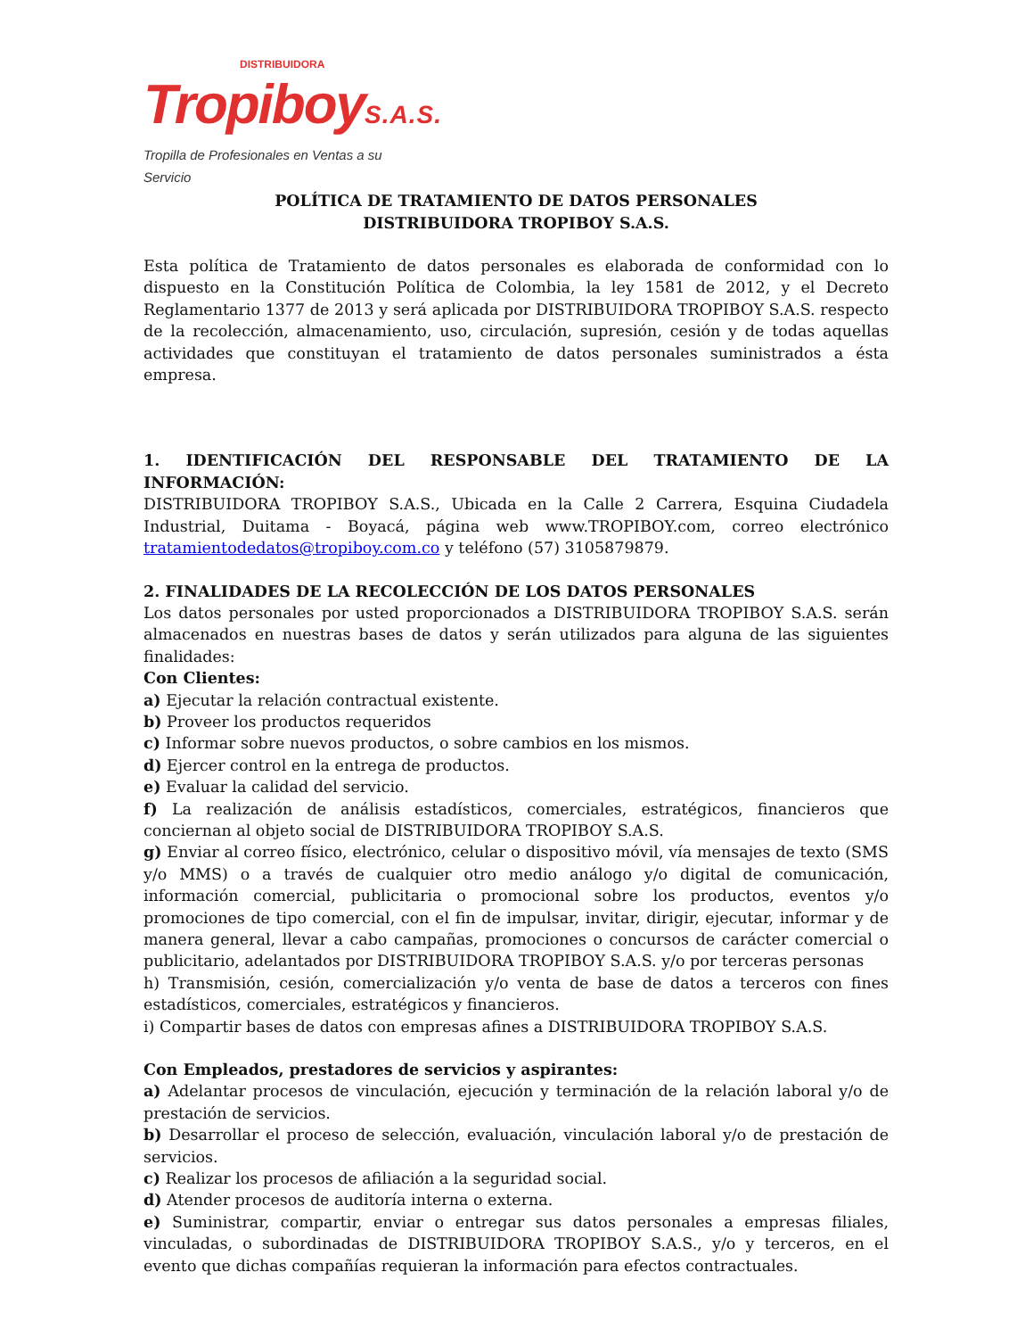DISTRIBUIDORA
TropiboyS.A.S.
Tropilla de Profesionales en Ventas a su Servicio
POLÍTICA DE TRATAMIENTO DE DATOS PERSONALES
DISTRIBUIDORA TROPIBOY S.A.S.
Esta política de Tratamiento de datos personales es elaborada de conformidad con lo dispuesto en la Constitución Política de Colombia, la ley 1581 de 2012, y el Decreto Reglamentario 1377 de 2013 y será aplicada por DISTRIBUIDORA TROPIBOY S.A.S. respecto de la recolección, almacenamiento, uso, circulación, supresión, cesión y de todas aquellas actividades que constituyan el tratamiento de datos personales suministrados a ésta empresa.
1. IDENTIFICACIÓN DEL RESPONSABLE DEL TRATAMIENTO DE LA INFORMACIÓN:
DISTRIBUIDORA TROPIBOY S.A.S., Ubicada en la Calle 2 Carrera, Esquina Ciudadela Industrial, Duitama - Boyacá, página web www.TROPIBOY.com, correo electrónico tratamientodedatos@tropiboy.com.co y teléfono (57) 3105879879.
2. FINALIDADES DE LA RECOLECCIÓN DE LOS DATOS PERSONALES
Los datos personales por usted proporcionados a DISTRIBUIDORA TROPIBOY S.A.S. serán almacenados en nuestras bases de datos y serán utilizados para alguna de las siguientes finalidades:
Con Clientes:
a) Ejecutar la relación contractual existente.
b) Proveer los productos requeridos
c) Informar sobre nuevos productos, o sobre cambios en los mismos.
d) Ejercer control en la entrega de productos.
e) Evaluar la calidad del servicio.
f) La realización de análisis estadísticos, comerciales, estratégicos, financieros que conciernan al objeto social de DISTRIBUIDORA TROPIBOY S.A.S.
g) Enviar al correo físico, electrónico, celular o dispositivo móvil, vía mensajes de texto (SMS y/o MMS) o a través de cualquier otro medio análogo y/o digital de comunicación, información comercial, publicitaria o promocional sobre los productos, eventos y/o promociones de tipo comercial, con el fin de impulsar, invitar, dirigir, ejecutar, informar y de manera general, llevar a cabo campañas, promociones o concursos de carácter comercial o publicitario, adelantados por DISTRIBUIDORA TROPIBOY S.A.S. y/o por terceras personas
h) Transmisión, cesión, comercialización y/o venta de base de datos a terceros con fines estadísticos, comerciales, estratégicos y financieros.
i) Compartir bases de datos con empresas afines a DISTRIBUIDORA TROPIBOY S.A.S.
Con Empleados, prestadores de servicios y aspirantes:
a) Adelantar procesos de vinculación, ejecución y terminación de la relación laboral y/o de prestación de servicios.
b) Desarrollar el proceso de selección, evaluación, vinculación laboral y/o de prestación de servicios.
c) Realizar los procesos de afiliación a la seguridad social.
d) Atender procesos de auditoría interna o externa.
e) Suministrar, compartir, enviar o entregar sus datos personales a empresas filiales, vinculadas, o subordinadas de DISTRIBUIDORA TROPIBOY S.A.S., y/o y terceros, en el evento que dichas compañías requieran la información para efectos contractuales.